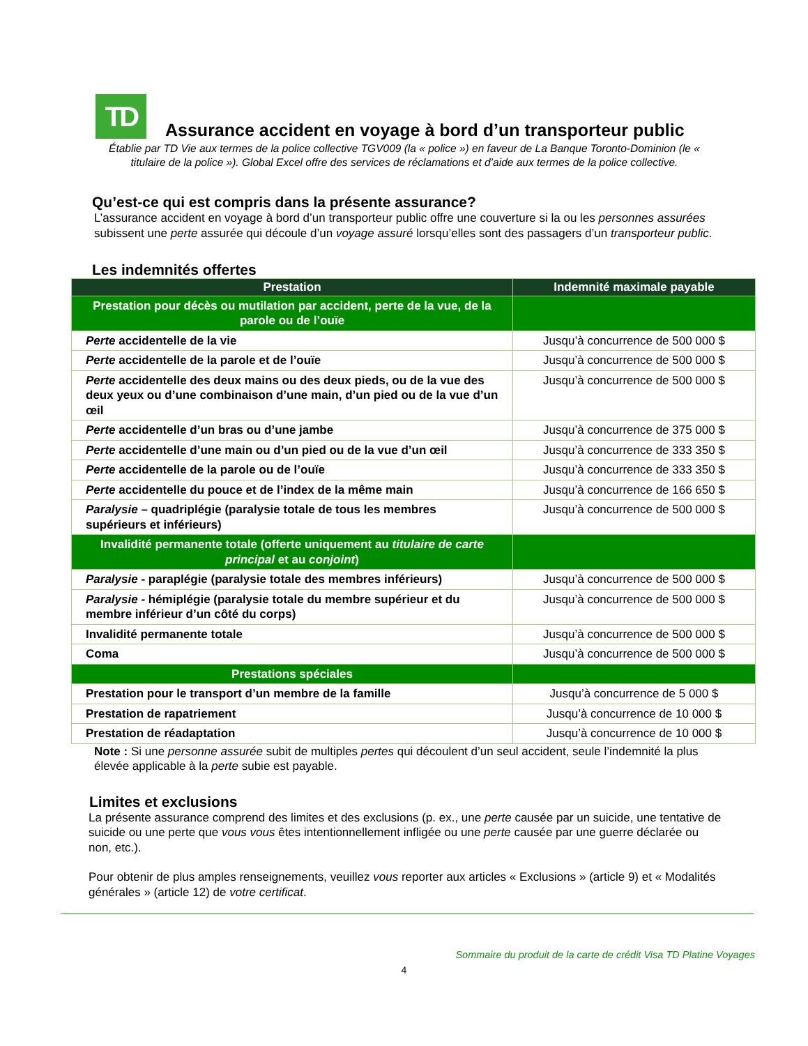TD
Assurance accident en voyage à bord d’un transporteur public
Établie par TD Vie aux termes de la police collective TGV009 (la « police ») en faveur de La Banque Toronto-Dominion (le « titulaire de la police »). Global Excel offre des services de réclamations et d’aide aux termes de la police collective.
Qu’est-ce qui est compris dans la présente assurance?
L’assurance accident en voyage à bord d’un transporteur public offre une couverture si la ou les personnes assurées subissent une perte assurée qui découle d’un voyage assuré lorsqu’elles sont des passagers d’un transporteur public.
Les indemnités offertes
| Prestation | Indemnité maximale payable |
| --- | --- |
| Prestation pour décès ou mutilation par accident, perte de la vue, de la parole ou de l’ouïe | |
| Perte accidentelle de la vie | Jusqu’à concurrence de 500 000 $ |
| Perte accidentelle de la parole et de l’ouïe | Jusqu’à concurrence de 500 000 $ |
| Perte accidentelle des deux mains ou des deux pieds, ou de la vue des deux yeux ou d’une combinaison d’une main, d’un pied ou de la vue d’un œil | Jusqu’à concurrence de 500 000 $ |
| Perte accidentelle d’un bras ou d’une jambe | Jusqu’à concurrence de 375 000 $ |
| Perte accidentelle d’une main ou d’un pied ou de la vue d’un œil | Jusqu’à concurrence de 333 350 $ |
| Perte accidentelle de la parole ou de l’ouïe | Jusqu’à concurrence de 333 350 $ |
| Perte accidentelle du pouce et de l’index de la même main | Jusqu’à concurrence de 166 650 $ |
| Paralysie – quadriplégie (paralysie totale de tous les membres supérieurs et inférieurs) | Jusqu’à concurrence de 500 000 $ |
| Invalidité permanente totale (offerte uniquement au titulaire de carte principal et au conjoint ) | |
| Paralysie - paraplégie (paralysie totale des membres inférieurs) | Jusqu’à concurrence de 500 000 $ |
| Paralysie - hémiplégie (paralysie totale du membre supérieur et du membre inférieur d’un côté du corps) | Jusqu’à concurrence de 500 000 $ |
| Invalidité permanente totale | Jusqu’à concurrence de 500 000 $ |
| Coma | Jusqu’à concurrence de 500 000 $ |
| Prestations spéciales | |
| Prestation pour le transport d’un membre de la famille | Jusqu’à concurrence de 5 000 $ |
| Prestation de rapatriement | Jusqu’à concurrence de 10 000 $ |
| Prestation de réadaptation | Jusqu’à concurrence de 10 000 $ |
Note : Si une personne assurée subit de multiples pertes qui découlent d’un seul accident, seule l’indemnité la plus élevée applicable à la perte subie est payable.
Limites et exclusions
La présente assurance comprend des limites et des exclusions (p. ex., une perte causée par un suicide, une tentative de suicide ou une perte que vous vous êtes intentionnellement infligée ou une perte causée par une guerre déclarée ou non, etc.).
Pour obtenir de plus amples renseignements, veuillez vous reporter aux articles « Exclusions » (article 9) et « Modalités générales » (article 12) de votre certificat.
Sommaire du produit de la carte de crédit Visa TD Platine Voyages
4